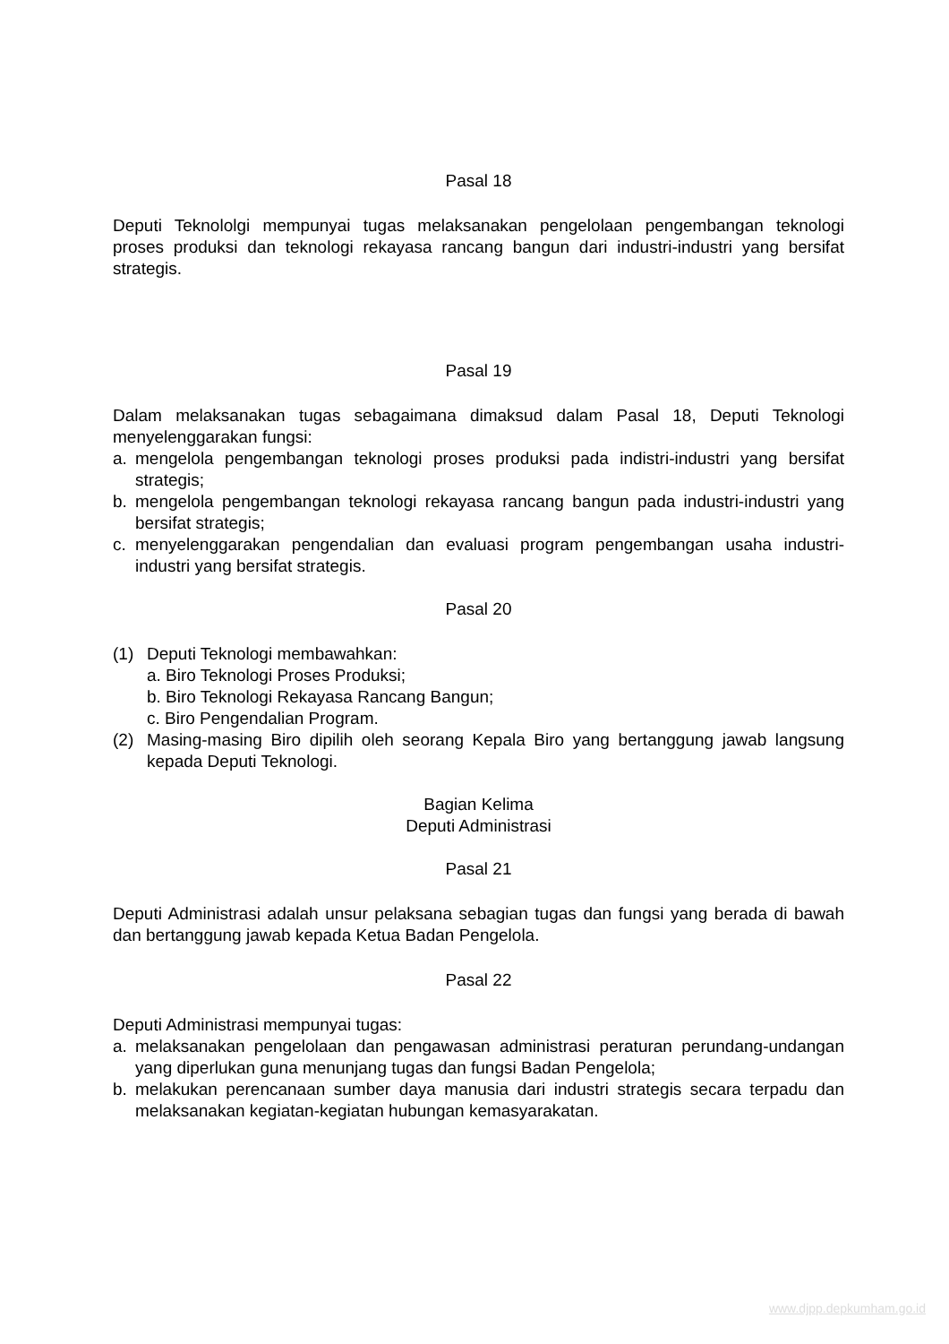Pasal 18
Deputi Teknololgi mempunyai tugas melaksanakan pengelolaan pengembangan teknologi proses produksi dan teknologi rekayasa rancang bangun dari industri-industri yang bersifat strategis.
Pasal 19
Dalam melaksanakan tugas sebagaimana dimaksud dalam Pasal 18, Deputi Teknologi menyelenggarakan fungsi:
a. mengelola pengembangan teknologi proses produksi pada indistri-industri yang bersifat strategis;
b. mengelola pengembangan teknologi rekayasa rancang bangun pada industri-industri yang bersifat strategis;
c. menyelenggarakan pengendalian dan evaluasi program pengembangan usaha industri-industri yang bersifat strategis.
Pasal 20
(1) Deputi Teknologi membawahkan:
a. Biro Teknologi Proses Produksi;
b. Biro Teknologi Rekayasa Rancang Bangun;
c. Biro Pengendalian Program.
(2) Masing-masing Biro dipilih oleh seorang Kepala Biro yang bertanggung jawab langsung kepada Deputi Teknologi.
Bagian Kelima
Deputi Administrasi
Pasal 21
Deputi Administrasi adalah unsur pelaksana sebagian tugas dan fungsi yang berada di bawah dan bertanggung jawab kepada Ketua Badan Pengelola.
Pasal 22
Deputi Administrasi mempunyai tugas:
a. melaksanakan pengelolaan dan pengawasan administrasi peraturan perundang-undangan yang diperlukan guna menunjang tugas dan fungsi Badan Pengelola;
b. melakukan perencanaan sumber daya manusia dari industri strategis secara terpadu dan melaksanakan kegiatan-kegiatan hubungan kemasyarakatan.
www.djpp.depkumham.go.id